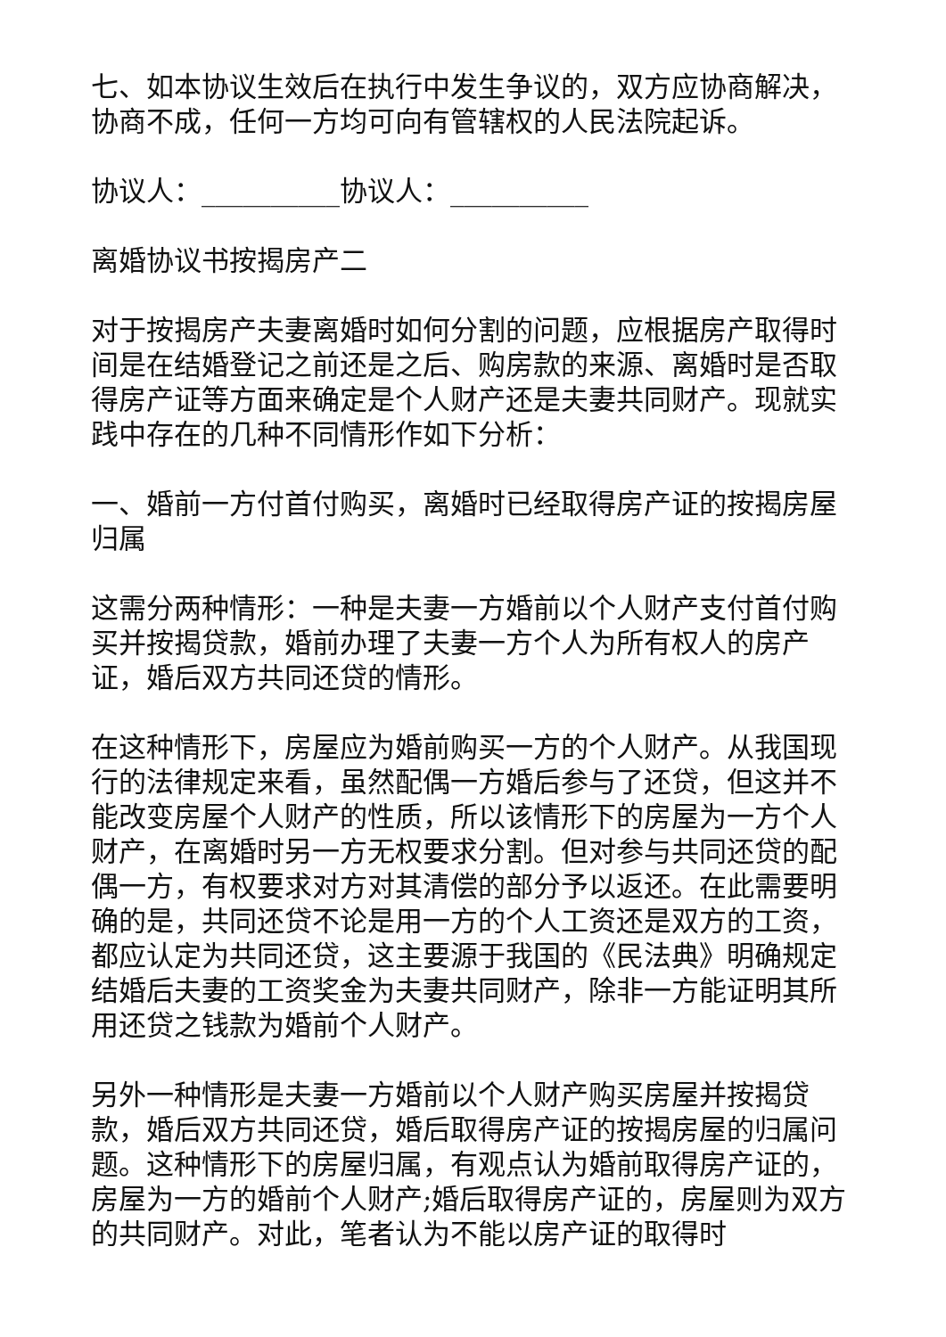七、如本协议生效后在执行中发生争议的，双方应协商解决，协商不成，任何一方均可向有管辖权的人民法院起诉。
协议人：__________协议人：__________
离婚协议书按揭房产二
对于按揭房产夫妻离婚时如何分割的问题，应根据房产取得时间是在结婚登记之前还是之后、购房款的来源、离婚时是否取得房产证等方面来确定是个人财产还是夫妻共同财产。现就实践中存在的几种不同情形作如下分析：
一、婚前一方付首付购买，离婚时已经取得房产证的按揭房屋归属
这需分两种情形：一种是夫妻一方婚前以个人财产支付首付购买并按揭贷款，婚前办理了夫妻一方个人为所有权人的房产证，婚后双方共同还贷的情形。
在这种情形下，房屋应为婚前购买一方的个人财产。从我国现行的法律规定来看，虽然配偶一方婚后参与了还贷，但这并不能改变房屋个人财产的性质，所以该情形下的房屋为一方个人财产，在离婚时另一方无权要求分割。但对参与共同还贷的配偶一方，有权要求对方对其清偿的部分予以返还。在此需要明确的是，共同还贷不论是用一方的个人工资还是双方的工资，都应认定为共同还贷，这主要源于我国的《民法典》明确规定结婚后夫妻的工资奖金为夫妻共同财产，除非一方能证明其所用还贷之钱款为婚前个人财产。
另外一种情形是夫妻一方婚前以个人财产购买房屋并按揭贷款，婚后双方共同还贷，婚后取得房产证的按揭房屋的归属问题。这种情形下的房屋归属，有观点认为婚前取得房产证的，房屋为一方的婚前个人财产;婚后取得房产证的，房屋则为双方的共同财产。对此，笔者认为不能以房产证的取得时